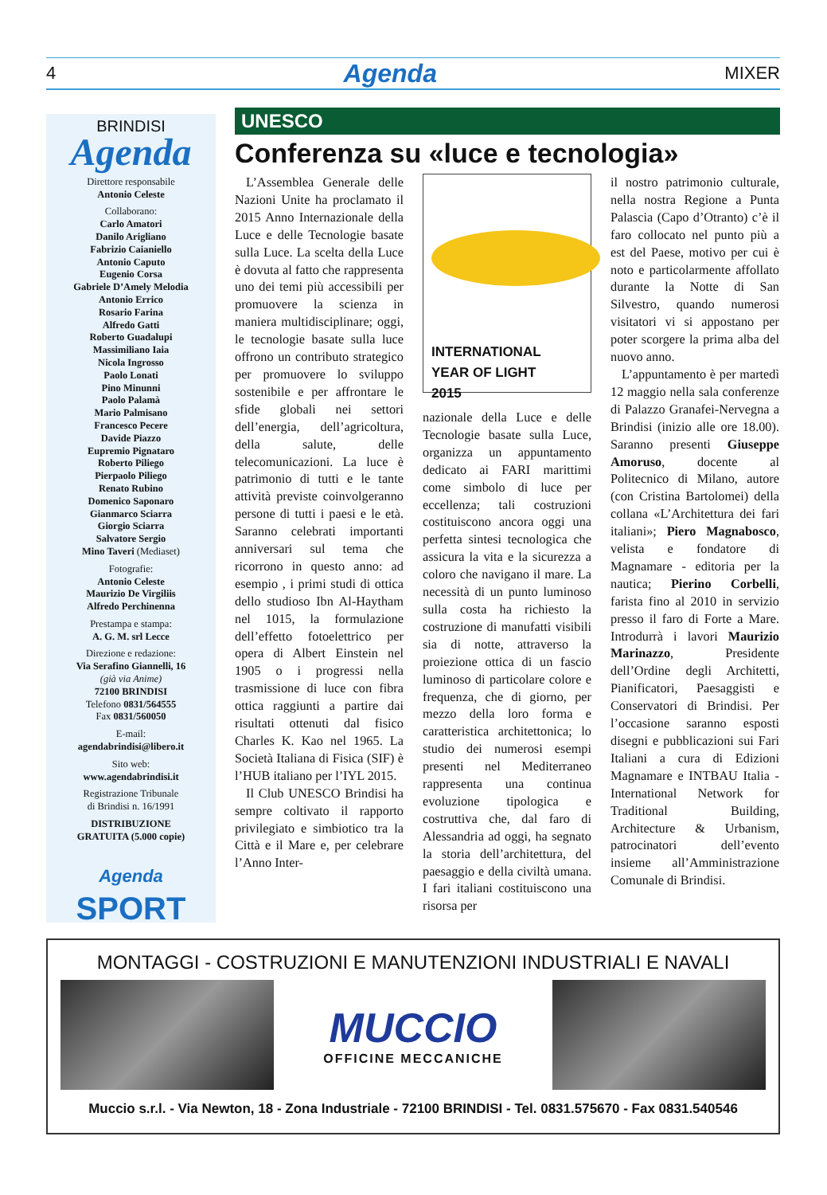4 Agenda MIXER
BRINDISI
Agenda
Direttore responsabile
Antonio Celeste
Collaborano:
Carlo Amatori
Danilo Arigliano
Fabrizio Caianiello
Antonio Caputo
Eugenio Corsa
Gabriele D’Amely Melodia
Antonio Errico
Rosario Farina
Alfredo Gatti
Roberto Guadalupi
Massimiliano Iaia
Nicola Ingrosso
Paolo Lonati
Pino Minunni
Paolo Palamà
Mario Palmisano
Francesco Pecere
Davide Piazzo
Eupremio Pignataro
Roberto Piliego
Pierpaolo Piliego
Renato Rubino
Domenico Saponaro
Gianmarco Sciarra
Giorgio Sciarra
Salvatore Sergio
Mino Taveri (Mediaset)
Fotografie:
Antonio Celeste
Maurizio De Virgiliis
Alfredo Perchinenna
Prestampa e stampa:
A. G. M. srl Lecce
Direzione e redazione:
Via Serafino Giannelli, 16
(già via Anime)
72100 BRINDISI
Telefono 0831/564555
Fax 0831/560050
E-mail:
agendabrindisi@libero.it
Sito web:
www.agendabrindisi.it
Registrazione Tribunale
di Brindisi n. 16/1991
DISTRIBUZIONE
GRATUITA (5.000 copie)
Agenda
SPORT
UNESCO
Conferenza su «luce e tecnologia»
L’Assemblea Generale delle Nazioni Unite ha proclamato il 2015 Anno Internazionale della Luce e delle Tecnologie basate sulla Luce. La scelta della Luce è dovuta al fatto che rappresenta uno dei temi più accessibili per promuovere la scienza in maniera multidisciplinare; oggi, le tecnologie basate sulla luce offrono un contributo strategico per promuovere lo sviluppo sostenibile e per affrontare le sfide globali nei settori dell’energia, dell’agricoltura, della salute, delle telecomunicazioni. La luce è patrimonio di tutti e le tante attività previste coinvolgeranno persone di tutti i paesi e le età. Saranno celebrati importanti anniversari sul tema che ricorrono in questo anno: ad esempio , i primi studi di ottica dello studioso Ibn Al-Haytham nel 1015, la formulazione dell’effetto fotoelettrico per opera di Albert Einstein nel 1905 o i progressi nella trasmissione di luce con fibra ottica raggiunti a partire dai risultati ottenuti dal fisico Charles K. Kao nel 1965. La Società Italiana di Fisica (SIF) è l’HUB italiano per l’IYL 2015.
Il Club UNESCO Brindisi ha sempre coltivato il rapporto privilegiato e simbiotico tra la Città e il Mare e, per celebrare l’Anno Inter-
INTERNATIONAL
YEAR OF LIGHT
2015
nazionale della Luce e delle Tecnologie basate sulla Luce, organizza un appuntamento dedicato ai FARI marittimi come simbolo di luce per eccellenza; tali costruzioni costituiscono ancora oggi una perfetta sintesi tecnologica che assicura la vita e la sicurezza a coloro che navigano il mare. La necessità di un punto luminoso sulla costa ha richiesto la costruzione di manufatti visibili sia di notte, attraverso la proiezione ottica di un fascio luminoso di particolare colore e frequenza, che di giorno, per mezzo della loro forma e caratteristica architettonica; lo studio dei numerosi esempi presenti nel Mediterraneo rappresenta una continua evoluzione tipologica e costruttiva che, dal faro di Alessandria ad oggi, ha segnato la storia dell’architettura, del paesaggio e della civiltà umana. I fari italiani costituiscono una risorsa per
il nostro patrimonio culturale, nella nostra Regione a Punta Palascia (Capo d’Otranto) c’è il faro collocato nel punto più a est del Paese, motivo per cui è noto e particolarmente affollato durante la Notte di San Silvestro, quando numerosi visitatori vi si appostano per poter scorgere la prima alba del nuovo anno.
L’appuntamento è per martedì 12 maggio nella sala conferenze di Palazzo Granafei-Nervegna a Brindisi (inizio alle ore 18.00). Saranno presenti Giuseppe Amoruso, docente al Politecnico di Milano, autore (con Cristina Bartolomei) della collana «L’Architettura dei fari italiani»; Piero Magnabosco, velista e fondatore di Magnamare - editoria per la nautica; Pierino Corbelli, farista fino al 2010 in servizio presso il faro di Forte a Mare. Introdurrà i lavori Maurizio Marinazzo, Presidente dell’Ordine degli Architetti, Pianificatori, Paesaggisti e Conservatori di Brindisi. Per l’occasione saranno esposti disegni e pubblicazioni sui Fari Italiani a cura di Edizioni Magnamare e INTBAU Italia - International Network for Traditional Building, Architecture & Urbanism, patrocinatori dell’evento insieme all’Amministrazione Comunale di Brindisi.
MONTAGGI - COSTRUZIONI E MANUTENZIONI INDUSTRIALI E NAVALI
MUCCIO
OFFICINE MECCANICHE
Muccio s.r.l. - Via Newton, 18 - Zona Industriale - 72100 BRINDISI - Tel. 0831.575670 - Fax 0831.540546